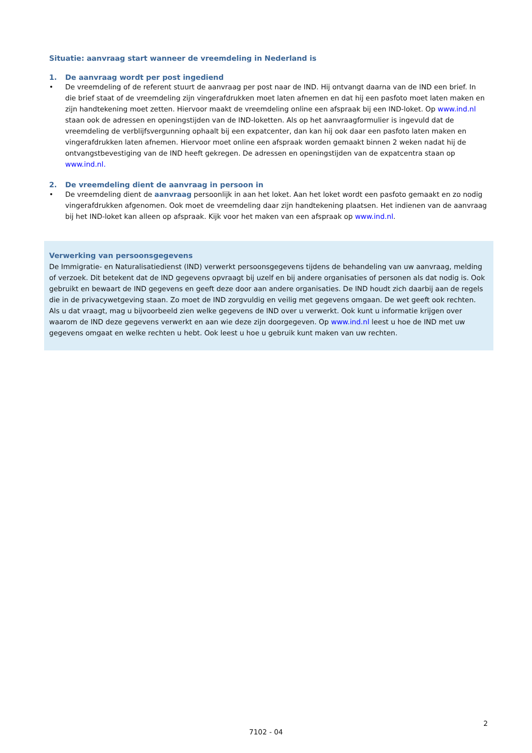Situatie: aanvraag start wanneer de vreemdeling in Nederland is
1. De aanvraag wordt per post ingediend
• De vreemdeling of de referent stuurt de aanvraag per post naar de IND. Hij ontvangt daarna van de IND een brief. In die brief staat of de vreemdeling zijn vingerafdrukken moet laten afnemen en dat hij een pasfoto moet laten maken en zijn handtekening moet zetten. Hiervoor maakt de vreemdeling online een afspraak bij een IND-loket. Op www.ind.nl staan ook de adressen en openingstijden van de IND-loketten. Als op het aanvraagformulier is ingevuld dat de vreemdeling de verblijfsvergunning ophaalt bij een expatcenter, dan kan hij ook daar een pasfoto laten maken en vingerafdrukken laten afnemen. Hiervoor moet online een afspraak worden gemaakt binnen 2 weken nadat hij de ontvangstbevestiging van de IND heeft gekregen. De adressen en openingstijden van de expatcentra staan op www.ind.nl.
2. De vreemdeling dient de aanvraag in persoon in
• De vreemdeling dient de aanvraag persoonlijk in aan het loket. Aan het loket wordt een pasfoto gemaakt en zo nodig vingerafdrukken afgenomen. Ook moet de vreemdeling daar zijn handtekening plaatsen. Het indienen van de aanvraag bij het IND-loket kan alleen op afspraak. Kijk voor het maken van een afspraak op www.ind.nl.
Verwerking van persoonsgegevens
De Immigratie- en Naturalisatiedienst (IND) verwerkt persoonsgegevens tijdens de behandeling van uw aanvraag, melding of verzoek. Dit betekent dat de IND gegevens opvraagt bij uzelf en bij andere organisaties of personen als dat nodig is. Ook gebruikt en bewaart de IND gegevens en geeft deze door aan andere organisaties. De IND houdt zich daarbij aan de regels die in de privacywetgeving staan. Zo moet de IND zorgvuldig en veilig met gegevens omgaan. De wet geeft ook rechten. Als u dat vraagt, mag u bijvoorbeeld zien welke gegevens de IND over u verwerkt. Ook kunt u informatie krijgen over waarom de IND deze gegevens verwerkt en aan wie deze zijn doorgegeven. Op www.ind.nl leest u hoe de IND met uw gegevens omgaat en welke rechten u hebt. Ook leest u hoe u gebruik kunt maken van uw rechten.
2
7102 - 04